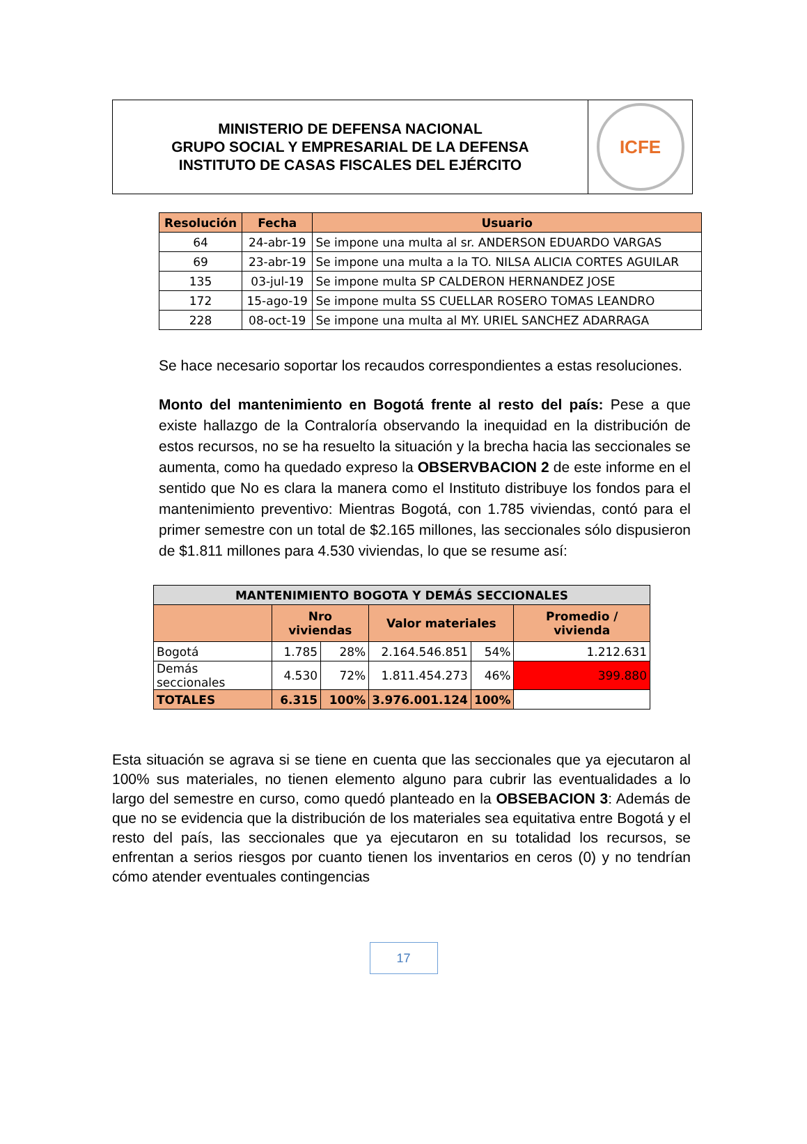MINISTERIO DE DEFENSA NACIONAL
GRUPO SOCIAL Y EMPRESARIAL DE LA DEFENSA
INSTITUTO DE CASAS FISCALES DEL EJÉRCITO
ICFE
| Resolución | Fecha | Usuario |
| --- | --- | --- |
| 64 | 24-abr-19 | Se impone una multa al sr. ANDERSON EDUARDO VARGAS |
| 69 | 23-abr-19 | Se impone una multa a la TO. NILSA ALICIA CORTES AGUILAR |
| 135 | 03-jul-19 | Se impone multa SP CALDERON HERNANDEZ JOSE |
| 172 | 15-ago-19 | Se impone multa SS CUELLAR ROSERO TOMAS LEANDRO |
| 228 | 08-oct-19 | Se impone una multa al MY. URIEL SANCHEZ ADARRAGA |
Se hace necesario soportar los recaudos correspondientes a estas resoluciones.
Monto del mantenimiento en Bogotá frente al resto del país: Pese a que existe hallazgo de la Contraloría observando la inequidad en la distribución de estos recursos, no se ha resuelto la situación y la brecha hacia las seccionales se aumenta, como ha quedado expreso la OBSERVBACION 2 de este informe en el sentido que No es clara la manera como el Instituto distribuye los fondos para el mantenimiento preventivo: Mientras Bogotá, con 1.785 viviendas, contó para el primer semestre con un total de $2.165 millones, las seccionales sólo dispusieron de $1.811 millones para 4.530 viviendas, lo que se resume así:
| MANTENIMIENTO BOGOTA Y DEMÁS SECCIONALES | | | | | |
| --- | --- | --- | --- | --- | --- |
| | Nro viviendas | | Valor materiales | | Promedio / vivienda |
| Bogotá | 1.785 | 28% | 2.164.546.851 | 54% | 1.212.631 |
| Demás seccionales | 4.530 | 72% | 1.811.454.273 | 46% | 399.880 |
| TOTALES | 6.315 | 100% | 3.976.001.124 | 100% | |
Esta situación se agrava si se tiene en cuenta que las seccionales que ya ejecutaron al 100% sus materiales, no tienen elemento alguno para cubrir las eventualidades a lo largo del semestre en curso, como quedó planteado en la OBSEBACION 3: Además de que no se evidencia que la distribución de los materiales sea equitativa entre Bogotá y el resto del país, las seccionales que ya ejecutaron en su totalidad los recursos, se enfrentan a serios riesgos por cuanto tienen los inventarios en ceros (0) y no tendrían cómo atender eventuales contingencias
17